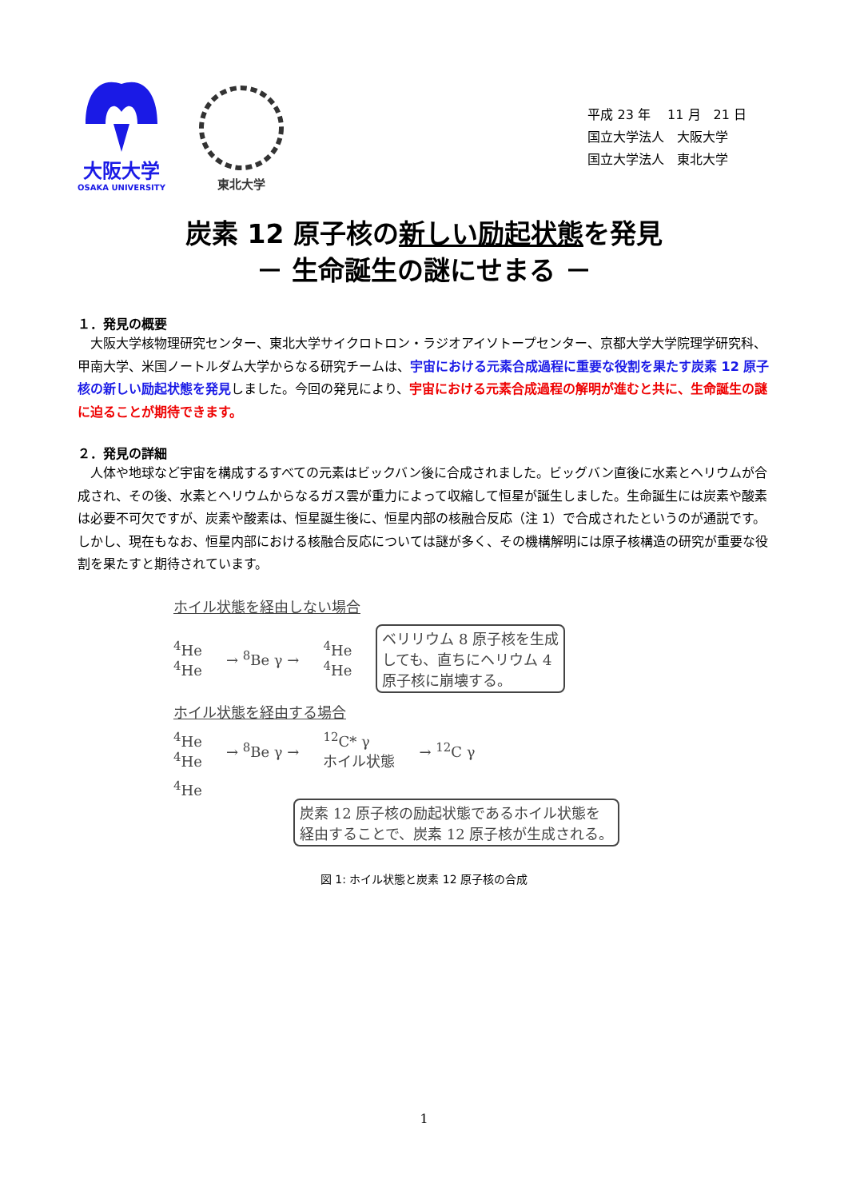大阪大学
OSAKA UNIVERSITY
東北大学
平成 23 年　 11 月　21 日
国立大学法人　大阪大学
国立大学法人　東北大学
炭素 12 原子核の新しい励起状態を発見
－ 生命誕生の謎にせまる －
１．発見の概要
　大阪大学核物理研究センター、東北大学サイクロトロン・ラジオアイソトープセンター、京都大学大学院理学研究科、甲南大学、米国ノートルダム大学からなる研究チームは、宇宙における元素合成過程に重要な役割を果たす炭素 12 原子核の新しい励起状態を発見しました。今回の発見により、宇宙における元素合成過程の解明が進むと共に、生命誕生の謎に迫ることが期待できます。
２．発見の詳細
　人体や地球など宇宙を構成するすべての元素はビックバン後に合成されました。ビッグバン直後に水素とヘリウムが合成され、その後、水素とヘリウムからなるガス雲が重力によって収縮して恒星が誕生しました。生命誕生には炭素や酸素は必要不可欠ですが、炭素や酸素は、恒星誕生後に、恒星内部の核融合反応（注 1）で合成されたというのが通説です。しかし、現在もなお、恒星内部における核融合反応については謎が多く、その機構解明には原子核構造の研究が重要な役割を果たすと期待されています。
ホイル状態を経由しない場合
<sup>4</sup>He
<sup>4</sup>He
→ <sup>8</sup>Be γ →
<sup>4</sup>He
<sup>4</sup>He
ベリリウム 8 原子核を生成
しても、直ちにヘリウム 4
原子核に崩壊する。
ホイル状態を経由する場合
<sup>4</sup>He
<sup>4</sup>He
→ <sup>8</sup>Be γ →
<sup>12</sup>C* γ
ホイル状態
→ <sup>12</sup>C γ
<sup>4</sup>He
炭素 12 原子核の励起状態であるホイル状態を
経由することで、炭素 12 原子核が生成される。
図 1: ホイル状態と炭素 12 原子核の合成
1